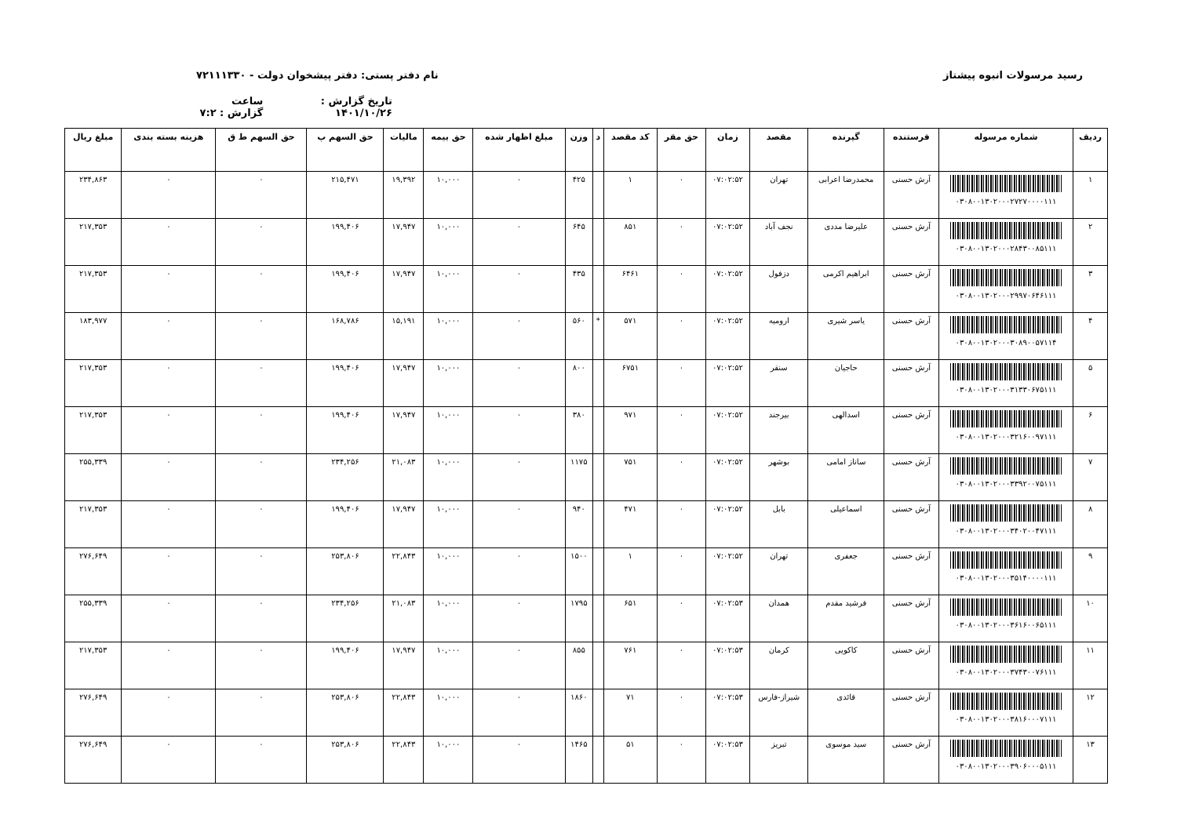رسید مرسولات انبوه پیشتاز نام دفتر پستی: دفتر پیشخوان دولت - ۷۲۱۱۱۳۳۰
تاریخ گزارش : ۱۴۰۱/۱۰/۲۶ ساعت گزارش : ۷:۲
| ردیف | شماره مرسوله | فرستنده | گیرنده | مقصد | زمان | حق مقر | کد مقصد | د | وزن | مبلغ اظهار شده | حق بیمه | مالیات | حق السهم پ | حق السهم ط ق | هزینه بسته بندی | مبلغ ریال |
| --- | --- | --- | --- | --- | --- | --- | --- | --- | --- | --- | --- | --- | --- | --- | --- | --- |
| ۱ | ۰۳۰۸۰۰۱۳۰۲۰۰۰۲۷۲۷۰۰۰۰۱۱۱ | آرش حسنی | محمدرضا اعرابی | تهران | ۰۷:۰۲:۵۲ | ۰ | ۱ | | ۴۲۵ | ۰ | ۱۰,۰۰۰ | ۱۹,۳۹۲ | ۲۱۵,۴۷۱ | ۰ | ۰ | ۲۳۴,۸۶۳ |
| ۲ | ۰۳۰۸۰۰۱۳۰۲۰۰۰۲۸۴۳۰۰۸۵۱۱۱ | آرش حسنی | علیرضا مددی | نجف آباد | ۰۷:۰۲:۵۲ | ۰ | ۸۵۱ | | ۶۴۵ | ۰ | ۱۰,۰۰۰ | ۱۷,۹۴۷ | ۱۹۹,۴۰۶ | ۰ | ۰ | ۲۱۷,۳۵۳ |
| ۳ | ۰۳۰۸۰۰۱۳۰۲۰۰۰۲۹۹۷۰۶۴۶۱۱۱ | آرش حسنی | ابراهیم اکرمی | دزفول | ۰۷:۰۲:۵۲ | ۰ | ۶۴۶۱ | | ۴۳۵ | ۰ | ۱۰,۰۰۰ | ۱۷,۹۴۷ | ۱۹۹,۴۰۶ | ۰ | ۰ | ۲۱۷,۳۵۳ |
| ۴ | ۰۳۰۸۰۰۱۳۰۲۰۰۰۳۰۸۹۰۰۵۷۱۱۴ | آرش حسنی | یاسر شیری | ارومیه | ۰۷:۰۲:۵۲ | ۰ | ۵۷۱ | * | ۵۶۰ | ۰ | ۱۰,۰۰۰ | ۱۵,۱۹۱ | ۱۶۸,۷۸۶ | ۰ | ۰ | ۱۸۳,۹۷۷ |
| ۵ | ۰۳۰۸۰۰۱۳۰۲۰۰۰۳۱۳۳۰۶۷۵۱۱۱ | آرش حسنی | حاجیان | سنقر | ۰۷:۰۲:۵۲ | ۰ | ۶۷۵۱ | | ۸۰۰ | ۰ | ۱۰,۰۰۰ | ۱۷,۹۴۷ | ۱۹۹,۴۰۶ | ۰ | ۰ | ۲۱۷,۳۵۳ |
| ۶ | ۰۳۰۸۰۰۱۳۰۲۰۰۰۳۲۱۶۰۰۹۷۱۱۱ | آرش حسنی | اسدالهی | بیرجند | ۰۷:۰۲:۵۲ | ۰ | ۹۷۱ | | ۳۸۰ | ۰ | ۱۰,۰۰۰ | ۱۷,۹۴۷ | ۱۹۹,۴۰۶ | ۰ | ۰ | ۲۱۷,۳۵۳ |
| ۷ | ۰۳۰۸۰۰۱۳۰۲۰۰۰۳۳۹۲۰۰۷۵۱۱۱ | آرش حسنی | ساناز امامی | بوشهر | ۰۷:۰۲:۵۲ | ۰ | ۷۵۱ | | ۱۱۷۵ | ۰ | ۱۰,۰۰۰ | ۲۱,۰۸۳ | ۲۳۴,۲۵۶ | ۰ | ۰ | ۲۵۵,۳۳۹ |
| ۸ | ۰۳۰۸۰۰۱۳۰۲۰۰۰۳۴۰۲۰۰۴۷۱۱۱ | آرش حسنی | اسماعیلی | بابل | ۰۷:۰۲:۵۲ | ۰ | ۴۷۱ | | ۹۴۰ | ۰ | ۱۰,۰۰۰ | ۱۷,۹۴۷ | ۱۹۹,۴۰۶ | ۰ | ۰ | ۲۱۷,۳۵۳ |
| ۹ | ۰۳۰۸۰۰۱۳۰۲۰۰۰۳۵۱۴۰۰۰۰۱۱۱ | آرش حسنی | جعفری | تهران | ۰۷:۰۲:۵۲ | ۰ | ۱ | | ۱۵۰۰ | ۰ | ۱۰,۰۰۰ | ۲۲,۸۴۳ | ۲۵۳,۸۰۶ | ۰ | ۰ | ۲۷۶,۶۴۹ |
| ۱۰ | ۰۳۰۸۰۰۱۳۰۲۰۰۰۳۶۱۶۰۰۶۵۱۱۱ | آرش حسنی | فرشید مقدم | همدان | ۰۷:۰۲:۵۳ | ۰ | ۶۵۱ | | ۱۷۹۵ | ۰ | ۱۰,۰۰۰ | ۲۱,۰۸۳ | ۲۳۴,۲۵۶ | ۰ | ۰ | ۲۵۵,۳۳۹ |
| ۱۱ | ۰۳۰۸۰۰۱۳۰۲۰۰۰۳۷۴۳۰۰۷۶۱۱۱ | آرش حسنی | کاکویی | کرمان | ۰۷:۰۲:۵۳ | ۰ | ۷۶۱ | | ۸۵۵ | ۰ | ۱۰,۰۰۰ | ۱۷,۹۴۷ | ۱۹۹,۴۰۶ | ۰ | ۰ | ۲۱۷,۳۵۳ |
| ۱۲ | ۰۳۰۸۰۰۱۳۰۲۰۰۰۳۸۱۶۰۰۰۷۱۱۱ | آرش حسنی | قائدی | شیراز-فارس | ۰۷:۰۲:۵۳ | ۰ | ۷۱ | | ۱۸۶۰ | ۰ | ۱۰,۰۰۰ | ۲۲,۸۴۳ | ۲۵۳,۸۰۶ | ۰ | ۰ | ۲۷۶,۶۴۹ |
| ۱۳ | ۰۳۰۸۰۰۱۳۰۲۰۰۰۳۹۰۶۰۰۰۵۱۱۱ | آرش حسنی | سید موسوی | تبریز | ۰۷:۰۲:۵۳ | ۰ | ۵۱ | | ۱۴۶۵ | ۰ | ۱۰,۰۰۰ | ۲۲,۸۴۳ | ۲۵۳,۸۰۶ | ۰ | ۰ | ۲۷۶,۶۴۹ |